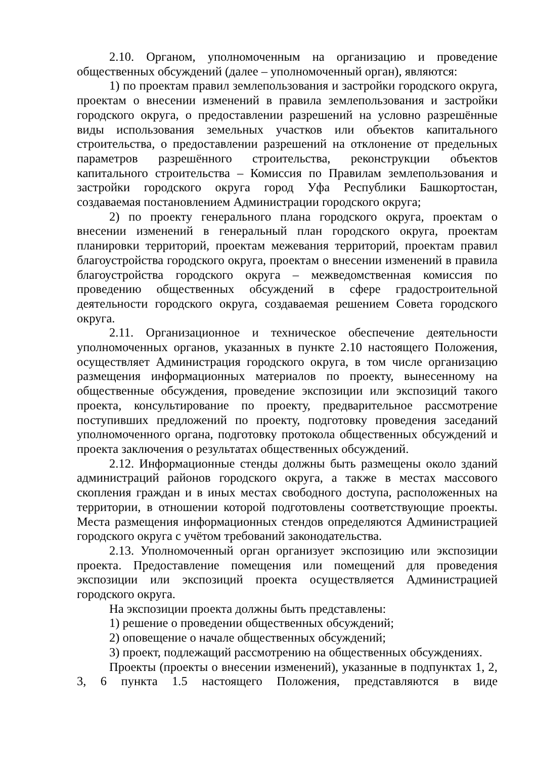2.10. Органом, уполномоченным на организацию и проведение общественных обсуждений (далее – уполномоченный орган), являются:
1) по проектам правил землепользования и застройки городского округа, проектам о внесении изменений в правила землепользования и застройки городского округа, о предоставлении разрешений на условно разрешённые виды использования земельных участков или объектов капитального строительства, о предоставлении разрешений на отклонение от предельных параметров разрешённого строительства, реконструкции объектов капитального строительства – Комиссия по Правилам землепользования и застройки городского округа город Уфа Республики Башкортостан, создаваемая постановлением Администрации городского округа;
2) по проекту генерального плана городского округа, проектам о внесении изменений в генеральный план городского округа, проектам планировки территорий, проектам межевания территорий, проектам правил благоустройства городского округа, проектам о внесении изменений в правила благоустройства городского округа – межведомственная комиссия по проведению общественных обсуждений в сфере градостроительной деятельности городского округа, создаваемая решением Совета городского округа.
2.11. Организационное и техническое обеспечение деятельности уполномоченных органов, указанных в пункте 2.10 настоящего Положения, осуществляет Администрация городского округа, в том числе организацию размещения информационных материалов по проекту, вынесенному на общественные обсуждения, проведение экспозиции или экспозиций такого проекта, консультирование по проекту, предварительное рассмотрение поступивших предложений по проекту, подготовку проведения заседаний уполномоченного органа, подготовку протокола общественных обсуждений и проекта заключения о результатах общественных обсуждений.
2.12. Информационные стенды должны быть размещены около зданий администраций районов городского округа, а также в местах массового скопления граждан и в иных местах свободного доступа, расположенных на территории, в отношении которой подготовлены соответствующие проекты. Места размещения информационных стендов определяются Администрацией городского округа с учётом требований законодательства.
2.13. Уполномоченный орган организует экспозицию или экспозиции проекта. Предоставление помещения или помещений для проведения экспозиции или экспозиций проекта осуществляется Администрацией городского округа.
На экспозиции проекта должны быть представлены:
1) решение о проведении общественных обсуждений;
2) оповещение о начале общественных обсуждений;
3) проект, подлежащий рассмотрению на общественных обсуждениях.
Проекты (проекты о внесении изменений), указанные в подпунктах 1, 2, 3, 6 пункта 1.5 настоящего Положения, представляются в виде